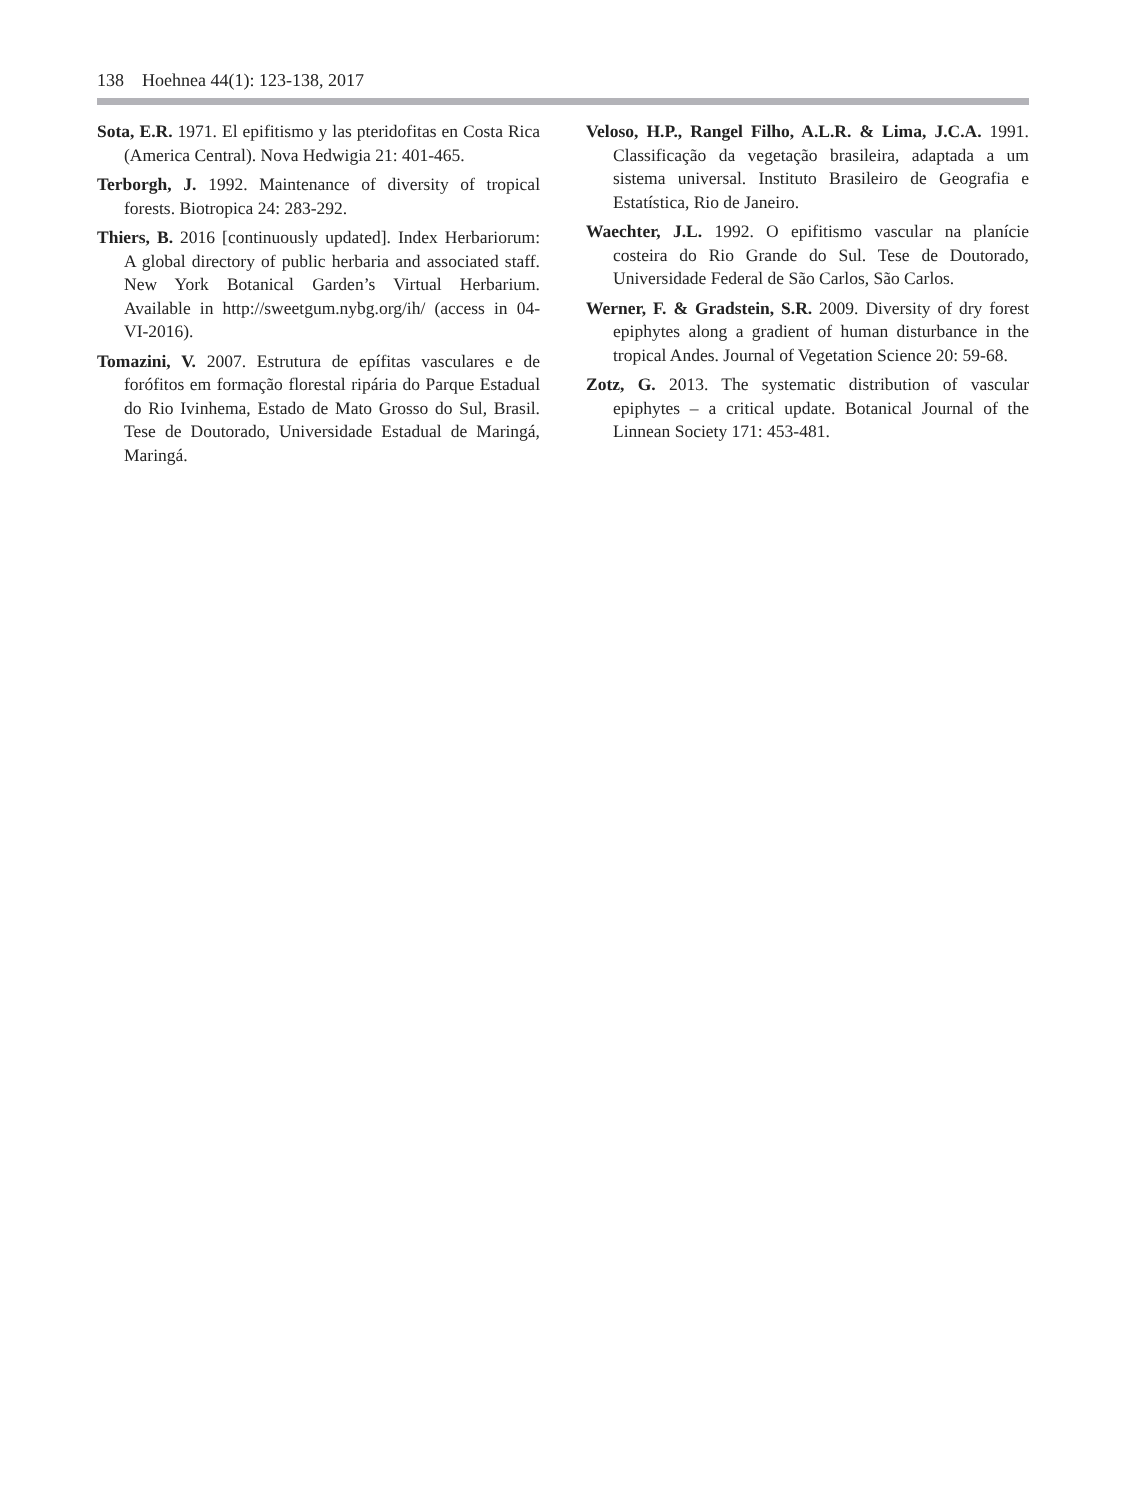138 Hoehnea 44(1): 123-138, 2017
Sota, E.R. 1971. El epifitismo y las pteridofitas en Costa Rica (America Central). Nova Hedwigia 21: 401-465.
Terborgh, J. 1992. Maintenance of diversity of tropical forests. Biotropica 24: 283-292.
Thiers, B. 2016 [continuously updated]. Index Herbariorum: A global directory of public herbaria and associated staff. New York Botanical Garden’s Virtual Herbarium. Available in http://sweetgum.nybg.org/ih/ (access in 04-VI-2016).
Tomazini, V. 2007. Estrutura de epífitas vasculares e de forófitos em formação florestal ripária do Parque Estadual do Rio Ivinhema, Estado de Mato Grosso do Sul, Brasil. Tese de Doutorado, Universidade Estadual de Maringá, Maringá.
Veloso, H.P., Rangel Filho, A.L.R. & Lima, J.C.A. 1991. Classificação da vegetação brasileira, adaptada a um sistema universal. Instituto Brasileiro de Geografia e Estatística, Rio de Janeiro.
Waechter, J.L. 1992. O epifitismo vascular na planície costeira do Rio Grande do Sul. Tese de Doutorado, Universidade Federal de São Carlos, São Carlos.
Werner, F. & Gradstein, S.R. 2009. Diversity of dry forest epiphytes along a gradient of human disturbance in the tropical Andes. Journal of Vegetation Science 20: 59-68.
Zotz, G. 2013. The systematic distribution of vascular epiphytes – a critical update. Botanical Journal of the Linnean Society 171: 453-481.